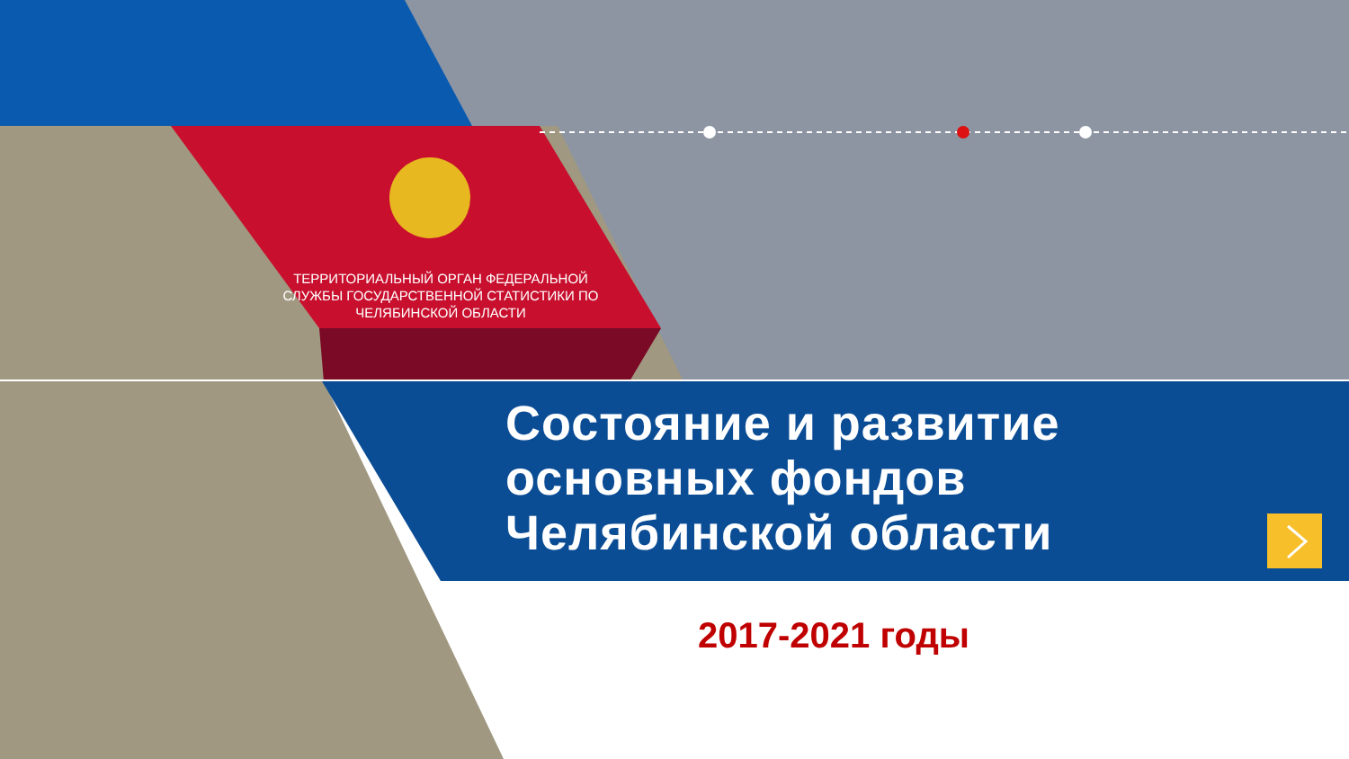ТЕРРИТОРИАЛЬНЫЙ ОРГАН ФЕДЕРАЛЬНОЙ СЛУЖБЫ ГОСУДАРСТВЕННОЙ СТАТИСТИКИ ПО ЧЕЛЯБИНСКОЙ ОБЛАСТИ
Состояние и развитие
основных фондов
Челябинской области
2017-2021 годы